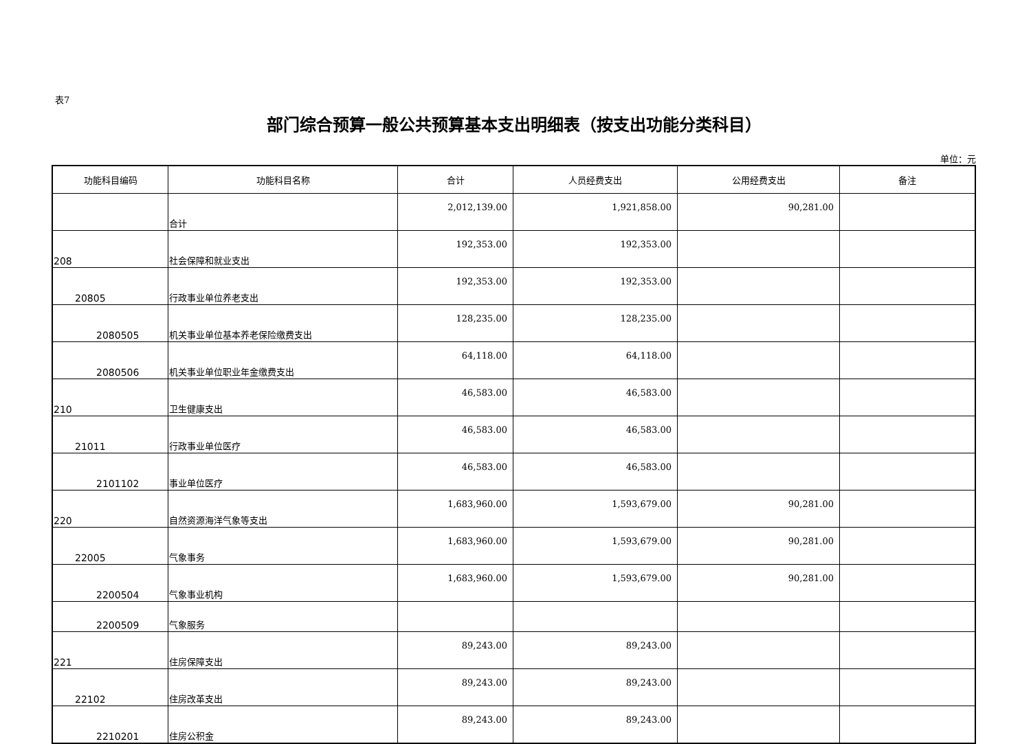表7
部门综合预算一般公共预算基本支出明细表（按支出功能分类科目）
单位：元
| 功能科目编码 | 功能科目名称 | 合计 | 人员经费支出 | 公用经费支出 | 备注 |
| --- | --- | --- | --- | --- | --- |
| | 合计 | 2,012,139.00 | 1,921,858.00 | 90,281.00 | |
| 208 | 社会保障和就业支出 | 192,353.00 | 192,353.00 | | |
| 20805 | 行政事业单位养老支出 | 192,353.00 | 192,353.00 | | |
| 2080505 | 机关事业单位基本养老保险缴费支出 | 128,235.00 | 128,235.00 | | |
| 2080506 | 机关事业单位职业年金缴费支出 | 64,118.00 | 64,118.00 | | |
| 210 | 卫生健康支出 | 46,583.00 | 46,583.00 | | |
| 21011 | 行政事业单位医疗 | 46,583.00 | 46,583.00 | | |
| 2101102 | 事业单位医疗 | 46,583.00 | 46,583.00 | | |
| 220 | 自然资源海洋气象等支出 | 1,683,960.00 | 1,593,679.00 | 90,281.00 | |
| 22005 | 气象事务 | 1,683,960.00 | 1,593,679.00 | 90,281.00 | |
| 2200504 | 气象事业机构 | 1,683,960.00 | 1,593,679.00 | 90,281.00 | |
| 2200509 | 气象服务 | | | | |
| 221 | 住房保障支出 | 89,243.00 | 89,243.00 | | |
| 22102 | 住房改革支出 | 89,243.00 | 89,243.00 | | |
| 2210201 | 住房公积金 | 89,243.00 | 89,243.00 | | |